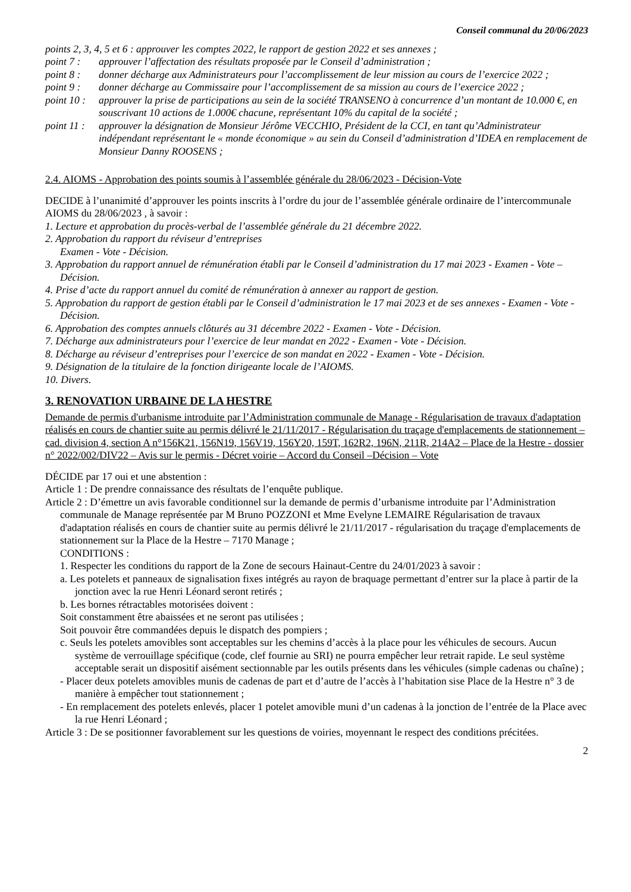Conseil communal du 20/06/2023
points 2, 3, 4, 5 et 6 : approuver les comptes 2022, le rapport de gestion 2022 et ses annexes ;
point 7 : approuver l’affectation des résultats proposée par le Conseil d’administration ;
point 8 : donner décharge aux Administrateurs pour l’accomplissement de leur mission au cours de l’exercice 2022 ;
point 9 : donner décharge au Commissaire pour l’accomplissement de sa mission au cours de l’exercice 2022 ;
point 10 : approuver la prise de participations au sein de la société TRANSENO à concurrence d’un montant de 10.000 €, en souscrivant 10 actions de 1.000€ chacune, représentant 10% du capital de la société ;
point 11 : approuver la désignation de Monsieur Jérôme VECCHIO, Président de la CCI, en tant qu’Administrateur indépendant représentant le « monde économique » au sein du Conseil d’administration d’IDEA en remplacement de Monsieur Danny ROOSENS ;
2.4. AIOMS - Approbation des points soumis à l’assemblée générale du 28/06/2023 - Décision-Vote
DECIDE à l’unanimité d’approuver les points inscrits à l’ordre du jour de l’assemblée générale ordinaire de l’intercommunale AIOMS du 28/06/2023 , à savoir :
1. Lecture et approbation du procès-verbal de l’assemblée générale du 21 décembre 2022.
2. Approbation du rapport du réviseur d’entreprises
Examen - Vote - Décision.
3. Approbation du rapport annuel de rémunération établi par le Conseil d’administration du 17 mai 2023 - Examen - Vote – Décision.
4. Prise d’acte du rapport annuel du comité de rémunération à annexer au rapport de gestion.
5. Approbation du rapport de gestion établi par le Conseil d’administration le 17 mai 2023 et de ses annexes - Examen - Vote - Décision.
6. Approbation des comptes annuels clôturés au 31 décembre 2022 - Examen - Vote - Décision.
7. Décharge aux administrateurs pour l’exercice de leur mandat en 2022 - Examen - Vote - Décision.
8. Décharge au réviseur d’entreprises pour l’exercice de son mandat en 2022 - Examen - Vote - Décision.
9. Désignation de la titulaire de la fonction dirigeante locale de l’AIOMS.
10. Divers.
3. RENOVATION URBAINE DE LA HESTRE
Demande de permis d'urbanisme introduite par l’Administration communale de Manage - Régularisation de travaux d'adaptation réalisés en cours de chantier suite au permis délivré le 21/11/2017 - Régularisation du traçage d'emplacements de stationnement – cad. division 4, section A n°156K21, 156N19, 156V19, 156Y20, 159T, 162R2, 196N, 211R, 214A2 – Place de la Hestre - dossier n° 2022/002/DIV22 – Avis sur le permis - Décret voirie – Accord du Conseil –Décision – Vote
DÉCIDE par 17 oui et une abstention :
Article 1 : De prendre connaissance des résultats de l’enquête publique.
Article 2 : D’émettre un avis favorable conditionnel sur la demande de permis d’urbanisme introduite par l’Administration communale de Manage représentée par M Bruno POZZONI et Mme Evelyne LEMAIRE Régularisation de travaux d'adaptation réalisés en cours de chantier suite au permis délivré le 21/11/2017 - régularisation du traçage d'emplacements de stationnement sur la Place de la Hestre – 7170 Manage ;
CONDITIONS :
1. Respecter les conditions du rapport de la Zone de secours Hainaut-Centre du 24/01/2023 à savoir :
a. Les potelets et panneaux de signalisation fixes intégrés au rayon de braquage permettant d’entrer sur la place à partir de la jonction avec la rue Henri Léonard seront retirés ;
b. Les bornes rétractables motorisées doivent :
Soit constamment être abaissées et ne seront pas utilisées ;
Soit pouvoir être commandées depuis le dispatch des pompiers ;
c. Seuls les potelets amovibles sont acceptables sur les chemins d’accès à la place pour les véhicules de secours. Aucun système de verrouillage spécifique (code, clef fournie au SRI) ne pourra empêcher leur retrait rapide. Le seul système acceptable serait un dispositif aisément sectionnable par les outils présents dans les véhicules (simple cadenas ou chaîne) ;
- Placer deux potelets amovibles munis de cadenas de part et d’autre de l’accès à l’habitation sise Place de la Hestre n° 3 de manière à empêcher tout stationnement ;
- En remplacement des potelets enlevés, placer 1 potelet amovible muni d’un cadenas à la jonction de l’entrée de la Place avec la rue Henri Léonard ;
Article 3 : De se positionner favorablement sur les questions de voiries, moyennant le respect des conditions précitées.
2